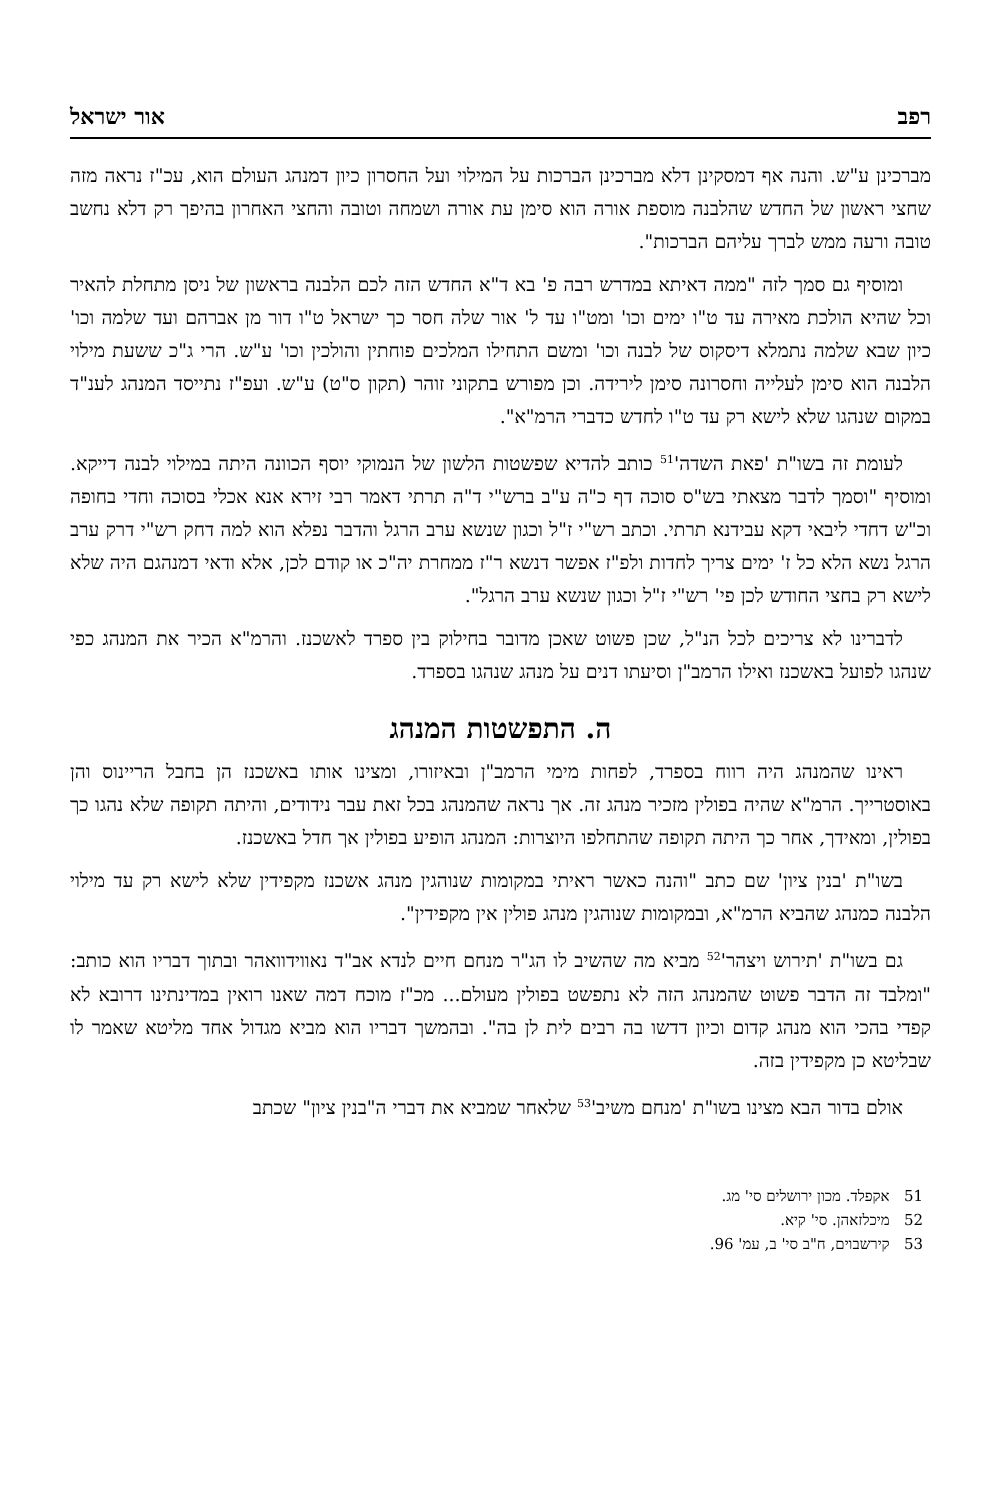רפב אור ישראל
מברכינן ע"ש. והנה אף דמסקינן דלא מברכינן הברכות על המילוי ועל החסרון כיון דמנהג העולם הוא, עכ"ז נראה מזה שחצי ראשון של החדש שהלבנה מוספת אורה הוא סימן עת אורה ושמחה וטובה והחצי האחרון בהיפך רק דלא נחשב טובה ורעה ממש לברך עליהם הברכות".
ומוסיף גם סמך לזה "ממה דאיתא במדרש רבה פ' בא ד"א החדש הזה לכם הלבנה בראשון של ניסן מתחלת להאיר וכל שהיא הולכת מאירה עד ט"ו ימים וכו' ומט"ו עד ל' אור שלה חסר כך ישראל ט"ו דור מן אברהם ועד שלמה וכו' כיון שבא שלמה נתמלא דיסקוס של לבנה וכו' ומשם התחילו המלכים פוחתין והולכין וכו' ע"ש. הרי ג"כ ששעת מילוי הלבנה הוא סימן לעלייה וחסרונה סימן לירידה. וכן מפורש בתקוני זוהר (תקון ס"ט) ע"ש. ועפ"ז נתייסד המנהג לענ"ד במקום שנהגו שלא לישא רק עד ט"ו לחדש כדברי הרמ"א".
לעומת זה בשו"ת 'פאת השדה'<sup>51</sup> כותב להדיא שפשטות הלשון של הנמוקי יוסף הכוונה היתה במילוי לבנה דייקא. ומוסיף "וסמך לדבר מצאתי בש"ס סוכה דף כ"ה ע"ב ברש"י ד"ה תרתי דאמר רבי זירא אנא אכלי בסוכה וחדי בחופה וכ"ש דחדי ליבאי דקא עבידנא תרתי. וכתב רש"י ז"ל וכגון שנשא ערב הרגל והדבר נפלא הוא למה דחק רש"י דרק ערב הרגל נשא הלא כל ז' ימים צריך לחדות ולפ"ז אפשר דנשא ר"ז ממחרת יה"כ או קודם לכן, אלא ודאי דמנהגם היה שלא לישא רק בחצי החודש לכן פי' רש"י ז"ל וכגון שנשא ערב הרגל".
לדברינו לא צריכים לכל הנ"ל, שכן פשוט שאכן מדובר בחילוק בין ספרד לאשכנז. והרמ"א הכיר את המנהג כפי שנהגו לפועל באשכנז ואילו הרמב"ן וסיעתו דנים על מנהג שנהגו בספרד.
ה. התפשטות המנהג
ראינו שהמנהג היה רווח בספרד, לפחות מימי הרמב"ן ובאיזורו, ומצינו אותו באשכנז הן בחבל הריינוס והן באוסטרייך. הרמ"א שהיה בפולין מזכיר מנהג זה. אך נראה שהמנהג בכל זאת עבר נידודים, והיתה תקופה שלא נהגו כך בפולין, ומאידך, אחר כך היתה תקופה שהתחלפו היוצרות: המנהג הופיע בפולין אך חדל באשכנז.
בשו"ת 'בנין ציון' שם כתב "והנה כאשר ראיתי במקומות שנוהגין מנהג אשכנז מקפידין שלא לישא רק עד מילוי הלבנה כמנהג שהביא הרמ"א, ובמקומות שנוהגין מנהג פולין אין מקפידין".
גם בשו"ת 'תירוש ויצהר'<sup>52</sup> מביא מה שהשיב לו הג"ר מנחם חיים לנדא אב"ד נאווידוואהר ובתוך דבריו הוא כותב: "ומלבד זה הדבר פשוט שהמנהג הזה לא נתפשט בפולין מעולם... מכ"ז מוכח דמה שאנו רואין במדינתינו דרובא לא קפדי בהכי הוא מנהג קדום וכיון דדשו בה רבים לית לן בה". ובהמשך דבריו הוא מביא מגדול אחד מליטא שאמר לו שבליטא כן מקפידין בזה.
אולם בדור הבא מצינו בשו"ת 'מנחם משיב'<sup>53</sup> שלאחר שמביא את דברי ה"בנין ציון" שכתב
51 אקפלד. מכון ירושלים סי' מג.
52 מיכלזאהן. סי' קיא.
53 קירשבוים, ח"ב סי' ב, עמ' 96.